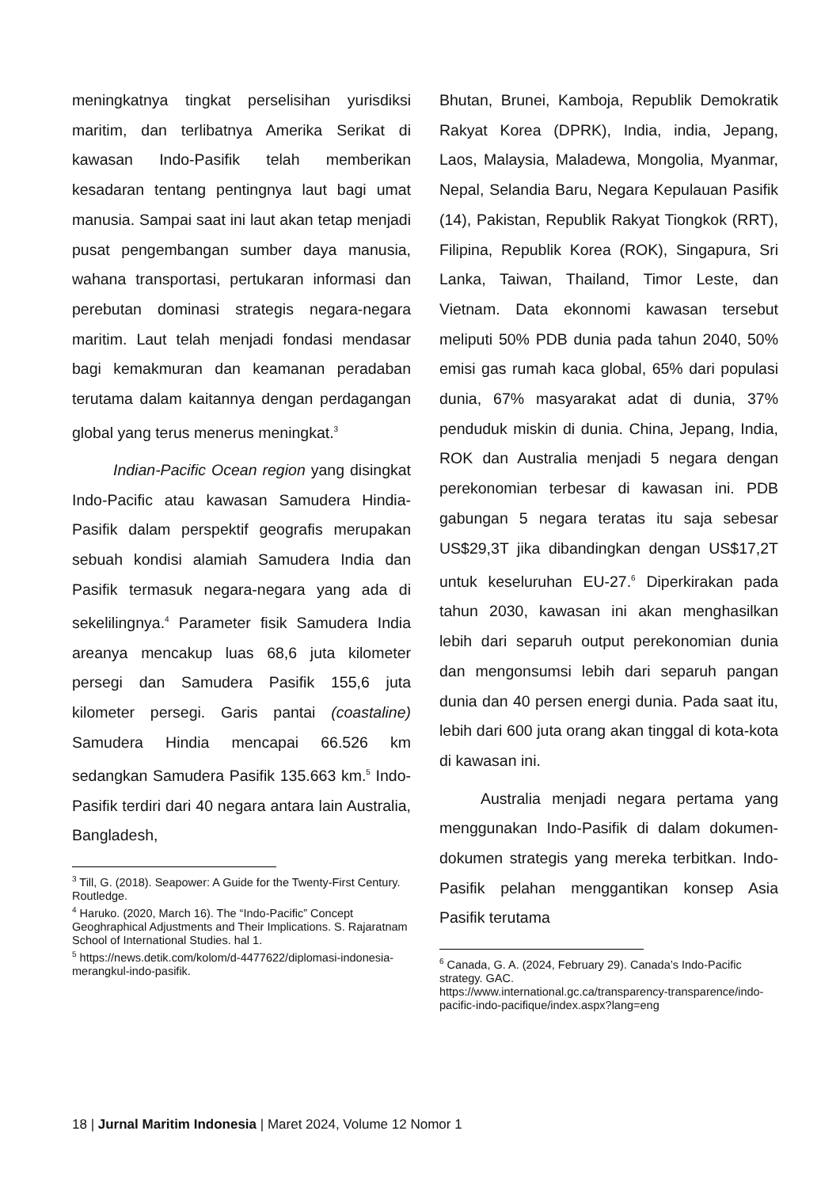meningkatnya tingkat perselisihan yurisdiksi maritim, dan terlibatnya Amerika Serikat di kawasan Indo-Pasifik telah memberikan kesadaran tentang pentingnya laut bagi umat manusia. Sampai saat ini laut akan tetap menjadi pusat pengembangan sumber daya manusia, wahana transportasi, pertukaran informasi dan perebutan dominasi strategis negara-negara maritim. Laut telah menjadi fondasi mendasar bagi kemakmuran dan keamanan peradaban terutama dalam kaitannya dengan perdagangan global yang terus menerus meningkat.<sup>3</sup>
Indian-Pacific Ocean region yang disingkat Indo-Pacific atau kawasan Samudera Hindia-Pasifik dalam perspektif geografis merupakan sebuah kondisi alamiah Samudera India dan Pasifik termasuk negara-negara yang ada di sekelilingnya.<sup>4</sup> Parameter fisik Samudera India areanya mencakup luas 68,6 juta kilometer persegi dan Samudera Pasifik 155,6 juta kilometer persegi. Garis pantai (coastaline) Samudera Hindia mencapai 66.526 km sedangkan Samudera Pasifik 135.663 km.<sup>5</sup> Indo-Pasifik terdiri dari 40 negara antara lain Australia, Bangladesh,
<sup>3</sup> Till, G. (2018). Seapower: A Guide for the Twenty-First Century. Routledge.
<sup>4</sup> Haruko. (2020, March 16). The “Indo-Pacific” Concept Geoghraphical Adjustments and Their Implications. S. Rajaratnam School of International Studies. hal 1.
<sup>5</sup> https://news.detik.com/kolom/d-4477622/diplomasi-indonesia-merangkul-indo-pasifik.
Bhutan, Brunei, Kamboja, Republik Demokratik Rakyat Korea (DPRK), India, india, Jepang, Laos, Malaysia, Maladewa, Mongolia, Myanmar, Nepal, Selandia Baru, Negara Kepulauan Pasifik (14), Pakistan, Republik Rakyat Tiongkok (RRT), Filipina, Republik Korea (ROK), Singapura, Sri Lanka, Taiwan, Thailand, Timor Leste, dan Vietnam. Data ekonnomi kawasan tersebut meliputi 50% PDB dunia pada tahun 2040, 50% emisi gas rumah kaca global, 65% dari populasi dunia, 67% masyarakat adat di dunia, 37% penduduk miskin di dunia. China, Jepang, India, ROK dan Australia menjadi 5 negara dengan perekonomian terbesar di kawasan ini. PDB gabungan 5 negara teratas itu saja sebesar US$29,3T jika dibandingkan dengan US$17,2T untuk keseluruhan EU-27.<sup>6</sup> Diperkirakan pada tahun 2030, kawasan ini akan menghasilkan lebih dari separuh output perekonomian dunia dan mengonsumsi lebih dari separuh pangan dunia dan 40 persen energi dunia. Pada saat itu, lebih dari 600 juta orang akan tinggal di kota-kota di kawasan ini.
Australia menjadi negara pertama yang menggunakan Indo-Pasifik di dalam dokumen-dokumen strategis yang mereka terbitkan. Indo-Pasifik pelahan menggantikan konsep Asia Pasifik terutama
<sup>6</sup> Canada, G. A. (2024, February 29). Canada’s Indo-Pacific strategy. GAC.
https://www.international.gc.ca/transparency-transparence/indo-pacific-indo-pacifique/index.aspx?lang=eng
18 | Jurnal Maritim Indonesia | Maret 2024, Volume 12 Nomor 1